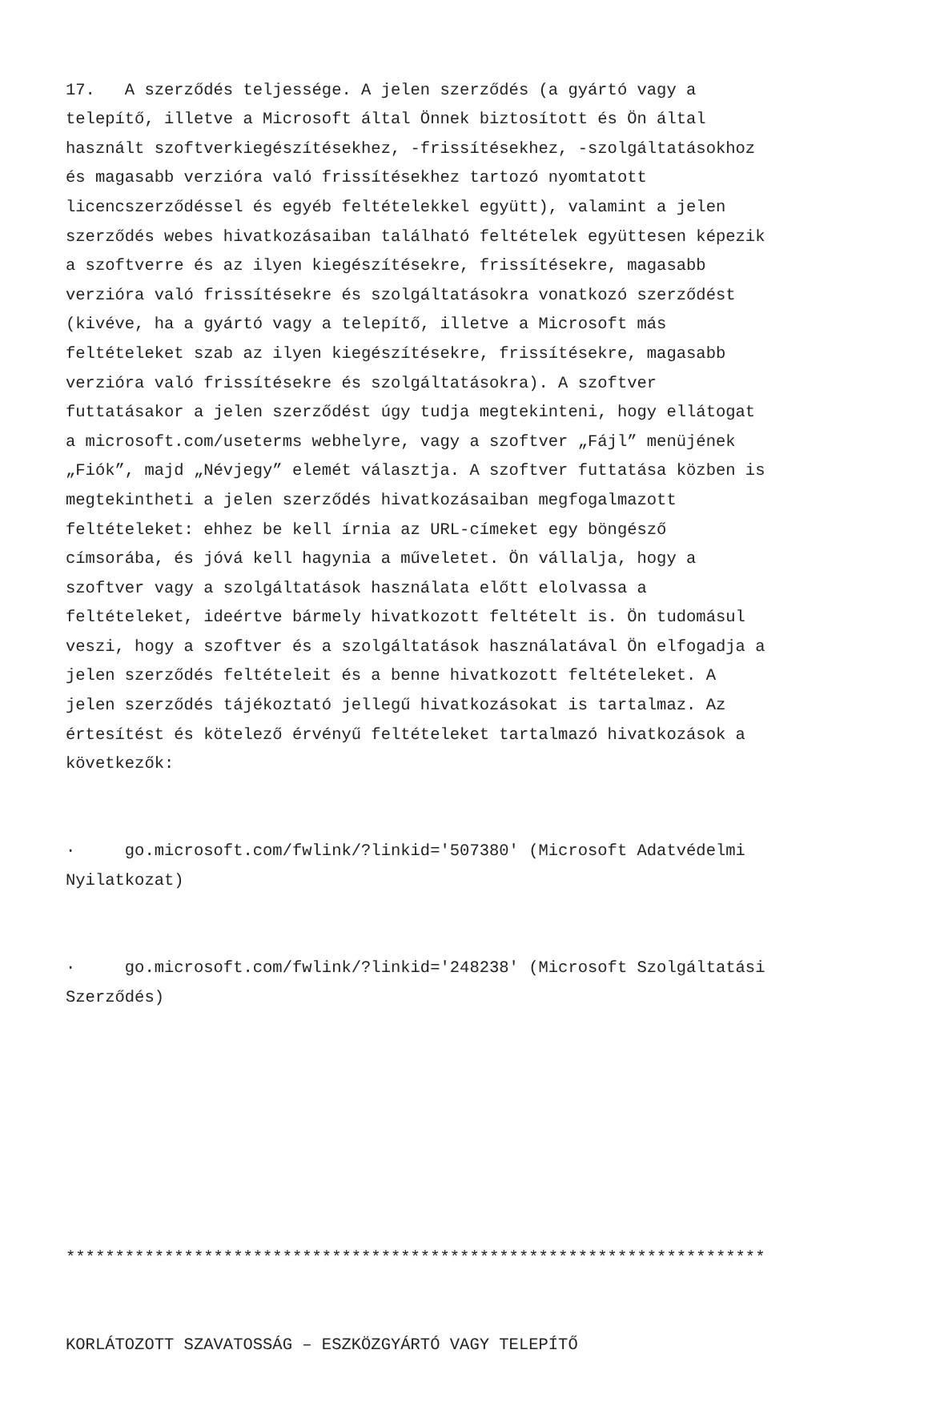17. A szerződés teljessége. A jelen szerződés (a gyártó vagy a telepítő, illetve a Microsoft által Önnek biztosított és Ön által használt szoftverkiegészítésekhez, -frissítésekhez, -szolgáltatásokhoz és magasabb verzióra való frissítésekhez tartozó nyomtatott licencszerződéssel és egyéb feltételekkel együtt), valamint a jelen szerződés webes hivatkozásaiban található feltételek együttesen képezik a szoftverre és az ilyen kiegészítésekre, frissítésekre, magasabb verzióra való frissítésekre és szolgáltatásokra vonatkozó szerződést (kivéve, ha a gyártó vagy a telepítő, illetve a Microsoft más feltételeket szab az ilyen kiegészítésekre, frissítésekre, magasabb verzióra való frissítésekre és szolgáltatásokra). A szoftver futtatásakor a jelen szerződést úgy tudja megtekinteni, hogy ellátogat a microsoft.com/useterms webhelyre, vagy a szoftver „Fájl” menüjének „Fiók”, majd „Névjegy” elemét választja. A szoftver futtatása közben is megtekintheti a jelen szerződés hivatkozásaiban megfogalmazott feltételeket: ehhez be kell írnia az URL-címeket egy böngésző címsorába, és jóvá kell hagynia a műveletet. Ön vállalja, hogy a szoftver vagy a szolgáltatások használata előtt elolvassa a feltételeket, ideértve bármely hivatkozott feltételt is. Ön tudomásul veszi, hogy a szoftver és a szolgáltatások használatával Ön elfogadja a jelen szerződés feltételeit és a benne hivatkozott feltételeket. A jelen szerződés tájékoztató jellegű hivatkozásokat is tartalmaz. Az értesítést és kötelező érvényű feltételeket tartalmazó hivatkozások a következők:
· go.microsoft.com/fwlink/?linkid='507380' (Microsoft Adatvédelmi Nyilatkozat)
· go.microsoft.com/fwlink/?linkid='248238' (Microsoft Szolgáltatási Szerződés)
***********************************************************************
KORLÁTOZOTT SZAVATOSSÁG – ESZKÖZGYÁRTÓ VAGY TELEPÍTŐ